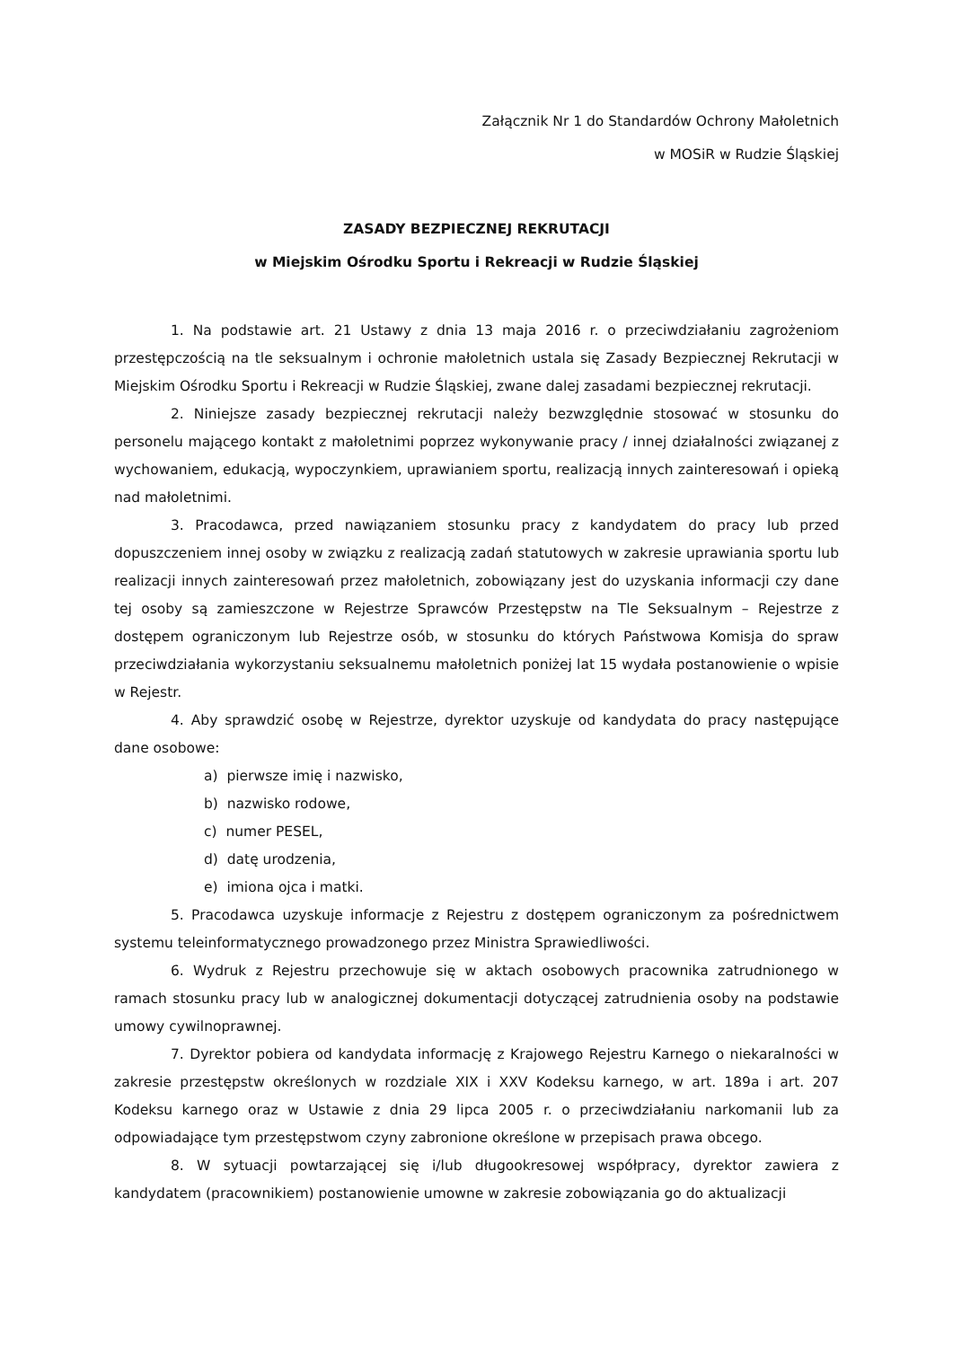Załącznik Nr 1 do Standardów Ochrony Małoletnich
w MOSiR w Rudzie Śląskiej
ZASADY BEZPIECZNEJ REKRUTACJI
w Miejskim Ośrodku Sportu i Rekreacji w Rudzie Śląskiej
1. Na podstawie art. 21 Ustawy z dnia 13 maja 2016 r. o przeciwdziałaniu zagrożeniom przestępczością na tle seksualnym i ochronie małoletnich ustala się Zasady Bezpiecznej Rekrutacji w Miejskim Ośrodku Sportu i Rekreacji w Rudzie Śląskiej, zwane dalej zasadami bezpiecznej rekrutacji.
2. Niniejsze zasady bezpiecznej rekrutacji należy bezwzględnie stosować w stosunku do personelu mającego kontakt z małoletnimi poprzez wykonywanie pracy / innej działalności związanej z wychowaniem, edukacją, wypoczynkiem, uprawianiem sportu, realizacją innych zainteresowań i opieką nad małoletnimi.
3. Pracodawca, przed nawiązaniem stosunku pracy z kandydatem do pracy lub przed dopuszczeniem innej osoby w związku z realizacją zadań statutowych w zakresie uprawiania sportu lub realizacji innych zainteresowań przez małoletnich, zobowiązany jest do uzyskania informacji czy dane tej osoby są zamieszczone w Rejestrze Sprawców Przestępstw na Tle Seksualnym – Rejestrze z dostępem ograniczonym lub Rejestrze osób, w stosunku do których Państwowa Komisja do spraw przeciwdziałania wykorzystaniu seksualnemu małoletnich poniżej lat 15 wydała postanowienie o wpisie w Rejestr.
4. Aby sprawdzić osobę w Rejestrze, dyrektor uzyskuje od kandydata do pracy następujące dane osobowe:
a) pierwsze imię i nazwisko,
b) nazwisko rodowe,
c) numer PESEL,
d) datę urodzenia,
e) imiona ojca i matki.
5. Pracodawca uzyskuje informacje z Rejestru z dostępem ograniczonym za pośrednictwem systemu teleinformatycznego prowadzonego przez Ministra Sprawiedliwości.
6. Wydruk z Rejestru przechowuje się w aktach osobowych pracownika zatrudnionego w ramach stosunku pracy lub w analogicznej dokumentacji dotyczącej zatrudnienia osoby na podstawie umowy cywilnoprawnej.
7. Dyrektor pobiera od kandydata informację z Krajowego Rejestru Karnego o niekaralności w zakresie przestępstw określonych w rozdziale XIX i XXV Kodeksu karnego, w art. 189a i art. 207 Kodeksu karnego oraz w Ustawie z dnia 29 lipca 2005 r. o przeciwdziałaniu narkomanii lub za odpowiadające tym przestępstwom czyny zabronione określone w przepisach prawa obcego.
8. W sytuacji powtarzającej się i/lub długookresowej współpracy, dyrektor zawiera z kandydatem (pracownikiem) postanowienie umowne w zakresie zobowiązania go do aktualizacji